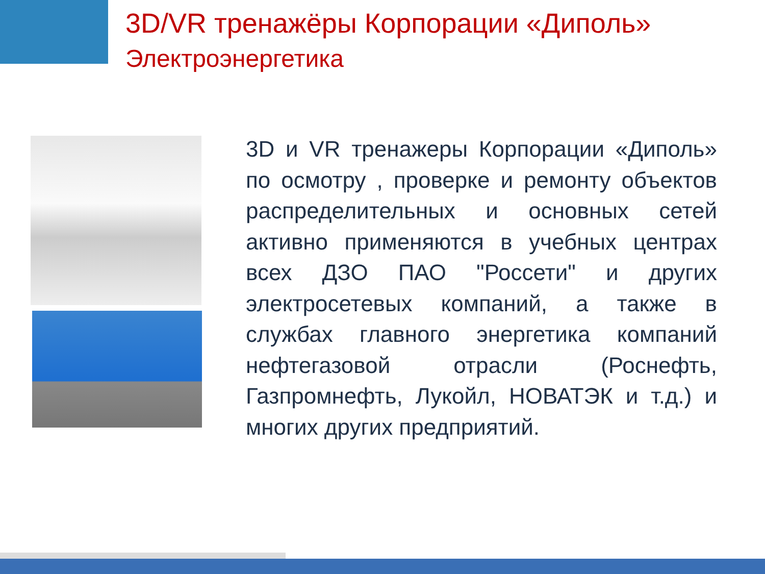3D/VR тренажёры Корпорации «Диполь»
Электроэнергетика
3D и VR тренажеры Корпорации «Диполь» по осмотру , проверке и ремонту объектов распределительных и основных сетей активно применяются в учебных центрах всех ДЗО ПАО "Россети" и других электросетевых компаний, а также в службах главного энергетика компаний нефтегазовой отрасли (Роснефть, Газпромнефть, Лукойл, НОВАТЭК и т.д.) и многих других предприятий.